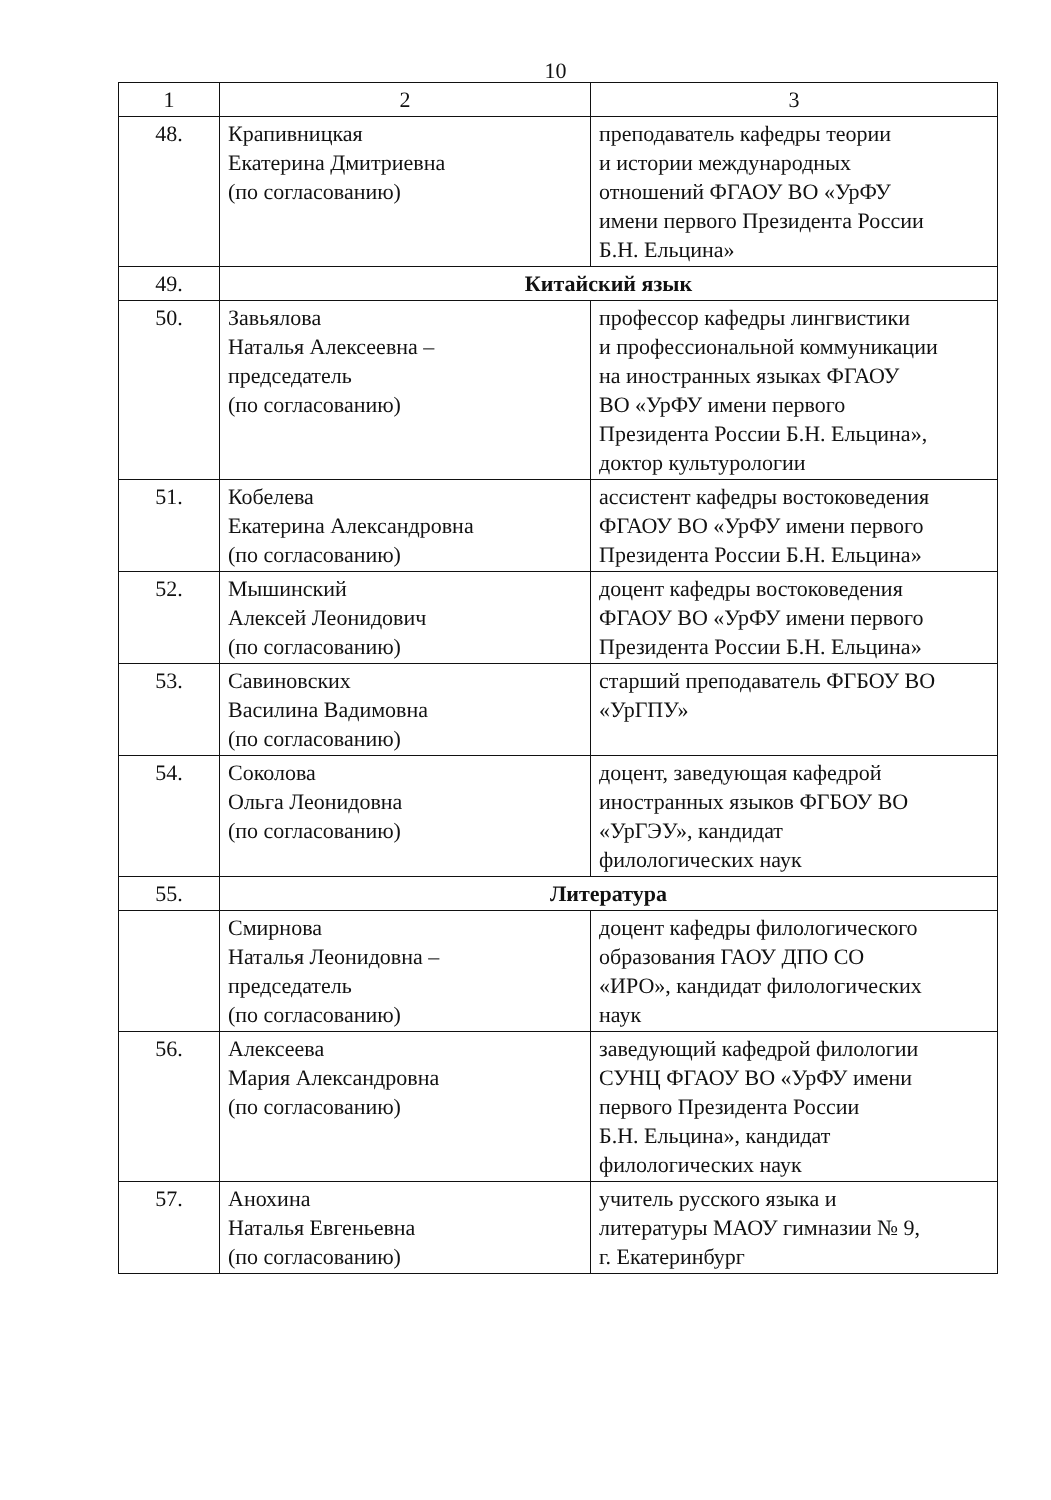10
| 1 | 2 | 3 |
| --- | --- | --- |
| 48. | Крапивницкая Екатерина Дмитриевна (по согласованию) | преподаватель кафедры теории и истории международных отношений ФГАОУ ВО «УрФУ имени первого Президента России Б.Н. Ельцина» |
| 49. | Китайский язык | |
| 50. | Завьялова Наталья Алексеевна – председатель (по согласованию) | профессор кафедры лингвистики и профессиональной коммуникации на иностранных языках ФГАОУ ВО «УрФУ имени первого Президента России Б.Н. Ельцина», доктор культурологии |
| 51. | Кобелева Екатерина Александровна (по согласованию) | ассистент кафедры востоковедения ФГАОУ ВО «УрФУ имени первого Президента России Б.Н. Ельцина» |
| 52. | Мышинский Алексей Леонидович (по согласованию) | доцент кафедры востоковедения ФГАОУ ВО «УрФУ имени первого Президента России Б.Н. Ельцина» |
| 53. | Савиновских Василина Вадимовна (по согласованию) | старший преподаватель ФГБОУ ВО «УрГПУ» |
| 54. | Соколова Ольга Леонидовна (по согласованию) | доцент, заведующая кафедрой иностранных языков ФГБОУ ВО «УрГЭУ», кандидат филологических наук |
| 55. | Литература | |
| | Смирнова Наталья Леонидовна – председатель (по согласованию) | доцент кафедры филологического образования ГАОУ ДПО СО «ИРО», кандидат филологических наук |
| 56. | Алексеева Мария Александровна (по согласованию) | заведующий кафедрой филологии СУНЦ ФГАОУ ВО «УрФУ имени первого Президента России Б.Н. Ельцина», кандидат филологических наук |
| 57. | Анохина Наталья Евгеньевна (по согласованию) | учитель русского языка и литературы МАОУ гимназии № 9, г. Екатеринбург |